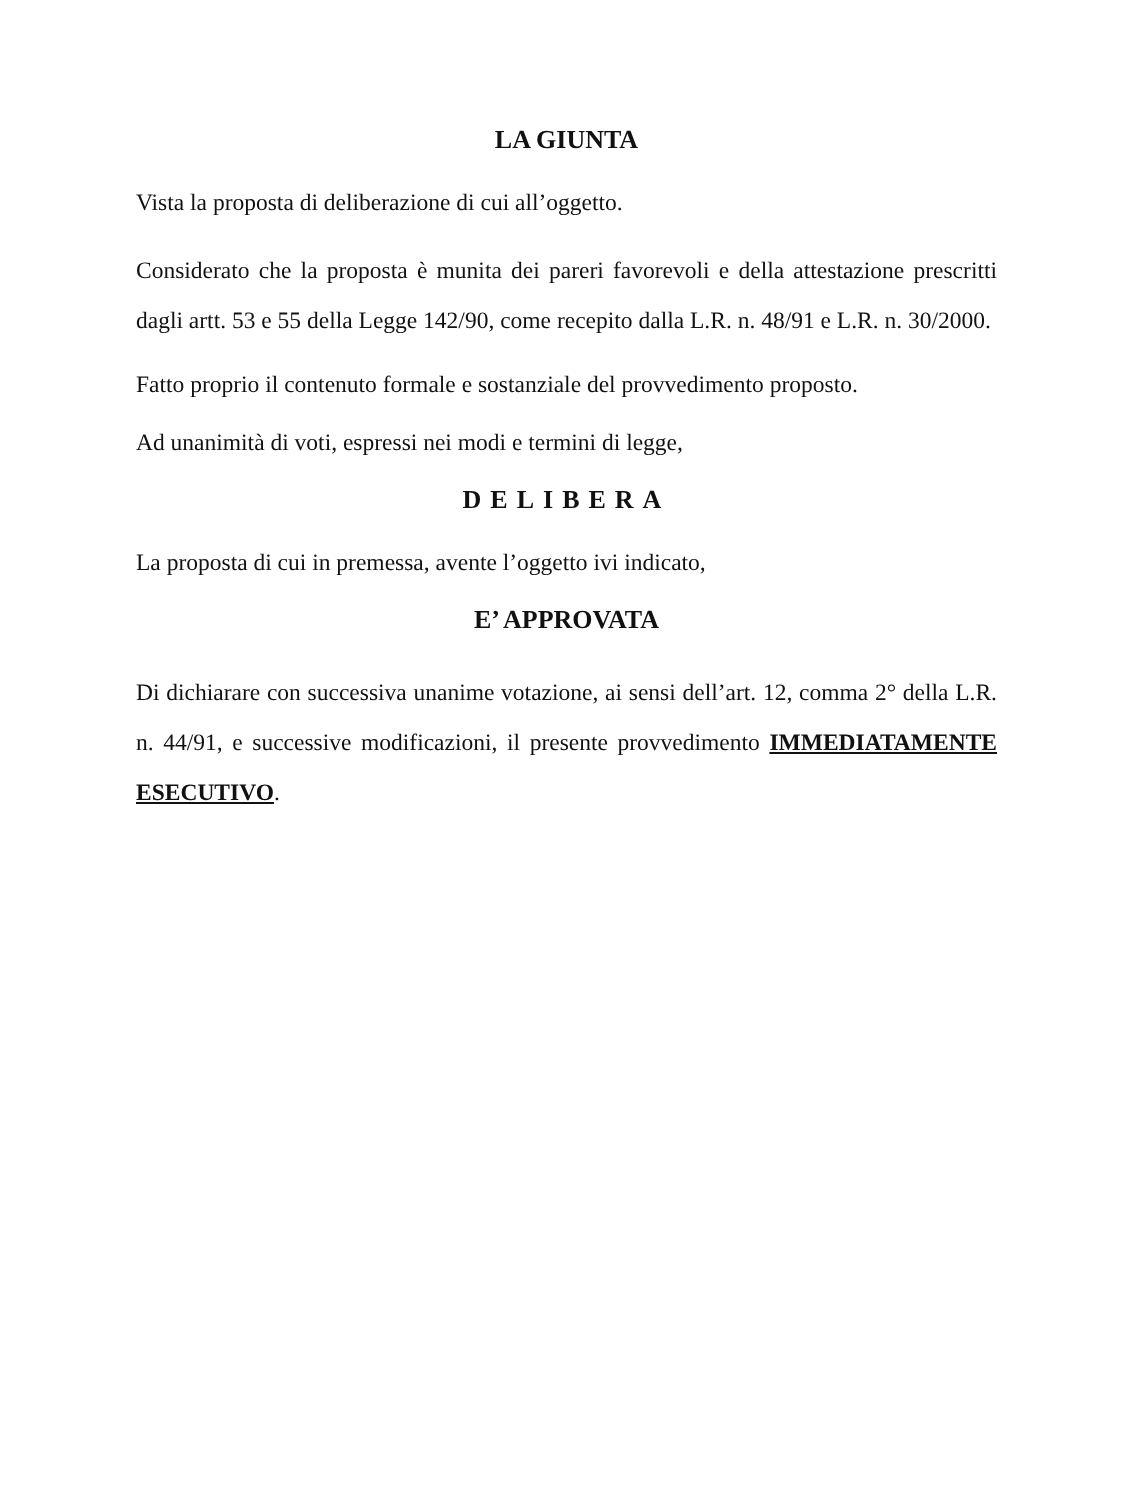LA GIUNTA
Vista la proposta di deliberazione di cui all’oggetto.
Considerato che la proposta è munita dei pareri favorevoli e della attestazione prescritti dagli artt. 53 e 55 della Legge 142/90, come recepito dalla L.R. n. 48/91 e L.R. n. 30/2000.
Fatto proprio il contenuto formale e sostanziale del provvedimento proposto.
Ad unanimità di voti, espressi nei modi e termini di legge,
DELIBERA
La proposta di cui in premessa, avente l’oggetto ivi indicato,
E’ APPROVATA
Di dichiarare con successiva unanime votazione, ai sensi dell’art. 12, comma 2° della L.R. n. 44/91, e successive modificazioni, il presente provvedimento IMMEDIATAMENTE ESECUTIVO.